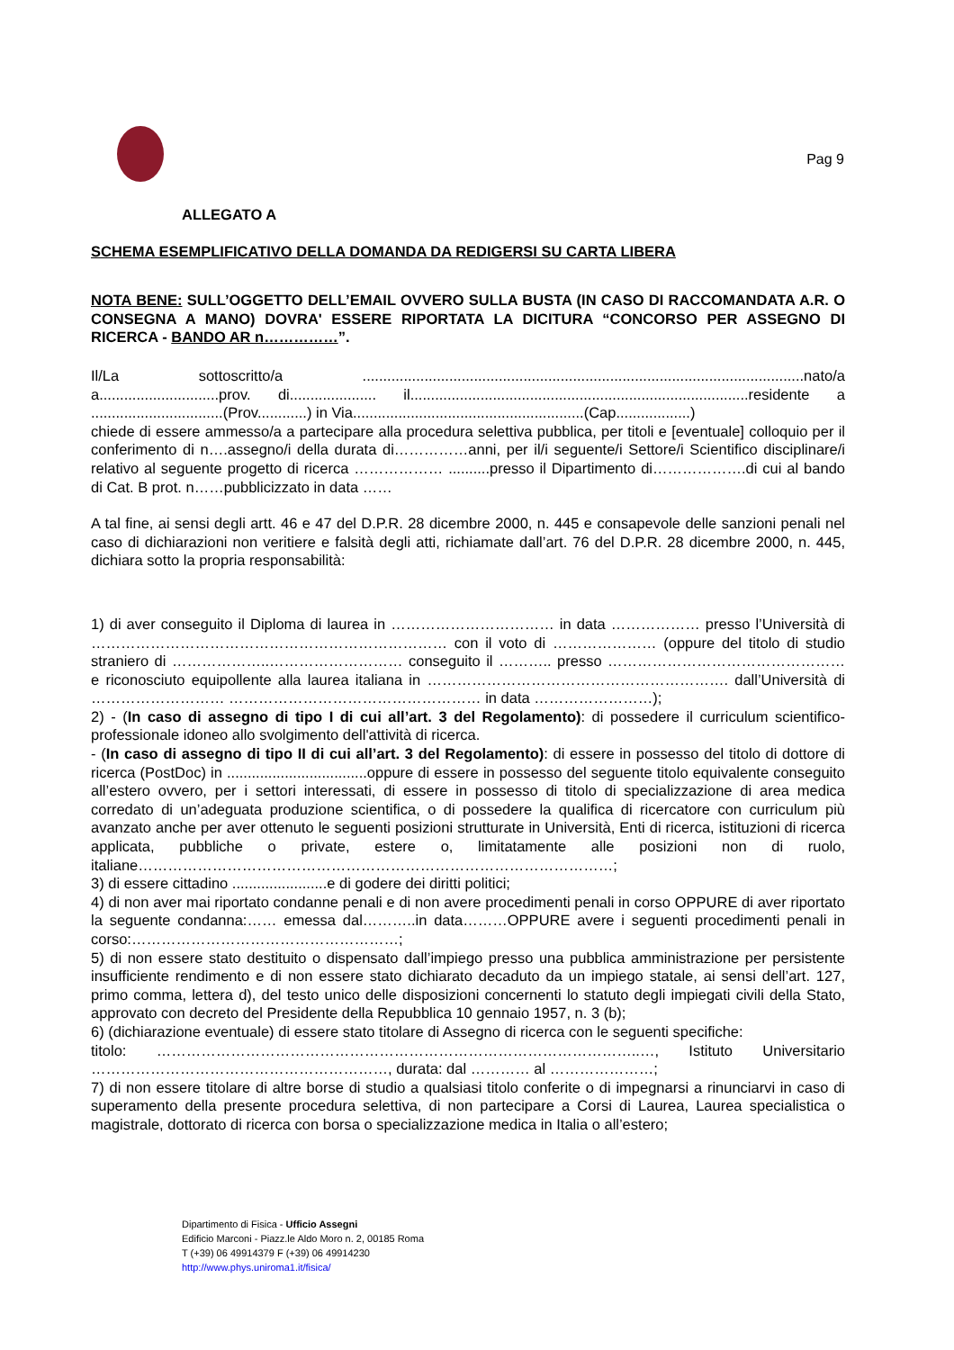Pag 9
ALLEGATO A
SCHEMA ESEMPLIFICATIVO DELLA DOMANDA DA REDIGERSI SU CARTA LIBERA
NOTA BENE: SULL’OGGETTO DELL’EMAIL OVVERO SULLA BUSTA (IN CASO DI RACCOMANDATA A.R. O CONSEGNA A MANO) DOVRA' ESSERE RIPORTATA LA DICITURA “CONCORSO PER ASSEGNO DI RICERCA - BANDO AR n……………”.
Il/La sottoscritto/a ...........................................................................................................nato/a a.............................prov. di..................... il..................................................................................residente a ................................(Prov............) in Via........................................................(Cap..................)
chiede di essere ammesso/a a partecipare alla procedura selettiva pubblica, per titoli e [eventuale] colloquio per il conferimento di n….assegno/i della durata di……………anni, per il/i seguente/i Settore/i Scientifico disciplinare/i relativo al seguente progetto di ricerca ……………… ..........presso il Dipartimento di……………….di cui al bando di Cat. B prot. n……pubblicizzato in data ……
A tal fine, ai sensi degli artt. 46 e 47 del D.P.R. 28 dicembre 2000, n. 445 e consapevole delle sanzioni penali nel caso di dichiarazioni non veritiere e falsità degli atti, richiamate dall’art. 76 del D.P.R. 28 dicembre 2000, n. 445, dichiara sotto la propria responsabilità:
1) di aver conseguito il Diploma di laurea in …………………………… in data ……………… presso l’Università di ……………………………………………………………… con il voto di ………………… (oppure del titolo di studio straniero di ………………..……………………… conseguito il ……….. presso ………………………………………… e riconosciuto equipollente alla laurea italiana in ……………………………………………………. dall’Università di ……………………… …………………………………………… in data ……………………);
2) - (In caso di assegno di tipo I di cui all’art. 3 del Regolamento): di possedere il curriculum scientifico-professionale idoneo allo svolgimento dell'attività di ricerca.
- (In caso di assegno di tipo II di cui all’art. 3 del Regolamento): di essere in possesso del titolo di dottore di ricerca (PostDoc) in ..................................oppure di essere in possesso del seguente titolo equivalente conseguito all’estero ovvero, per i settori interessati, di essere in possesso di titolo di specializzazione di area medica corredato di un’adeguata produzione scientifica, o di possedere la qualifica di ricercatore con curriculum più avanzato anche per aver ottenuto le seguenti posizioni strutturate in Università, Enti di ricerca, istituzioni di ricerca applicata, pubbliche o private, estere o, limitatamente alle posizioni non di ruolo, italiane……………………………………………………………………………………;
3) di essere cittadino .......................e di godere dei diritti politici;
4) di non aver mai riportato condanne penali e di non avere procedimenti penali in corso OPPURE di aver riportato la seguente condanna:…… emessa dal………..in data………OPPURE avere i seguenti procedimenti penali in corso:………………………………………………;
5) di non essere stato destituito o dispensato dall’impiego presso una pubblica amministrazione per persistente insufficiente rendimento e di non essere stato dichiarato decaduto da un impiego statale, ai sensi dell’art. 127, primo comma, lettera d), del testo unico delle disposizioni concernenti lo statuto degli impiegati civili della Stato, approvato con decreto del Presidente della Repubblica 10 gennaio 1957, n. 3 (b);
6) (dichiarazione eventuale) di essere stato titolare di Assegno di ricerca con le seguenti specifiche:
titolo: ……………………………………………………………………………………..…, Istituto Universitario ……………………………………………………, durata: dal ………… al …………………;
7) di non essere titolare di altre borse di studio a qualsiasi titolo conferite o di impegnarsi a rinunciarvi in caso di superamento della presente procedura selettiva, di non partecipare a Corsi di Laurea, Laurea specialistica o magistrale, dottorato di ricerca con borsa o specializzazione medica in Italia o all’estero;
Dipartimento di Fisica - Ufficio Assegni
Edificio Marconi - Piazz.le Aldo Moro n. 2, 00185 Roma
T (+39) 06 49914379 F (+39) 06 49914230
http://www.phys.uniroma1.it/fisica/